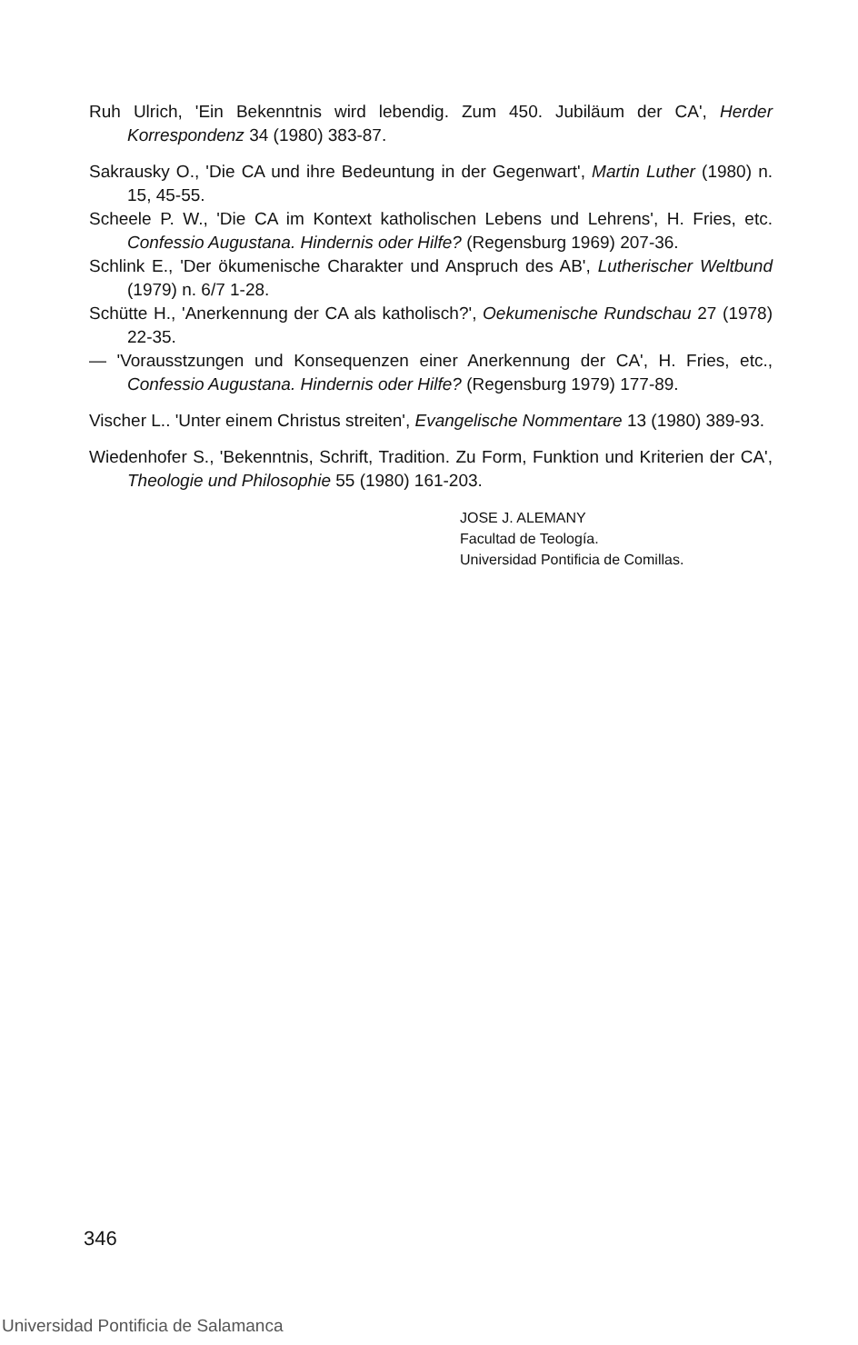Ruh Ulrich, 'Ein Bekenntnis wird lebendig. Zum 450. Jubiläum der CA', Herder Korrespondenz 34 (1980) 383-87.
Sakrausky O., 'Die CA und ihre Bedeuntung in der Gegenwart', Martin Luther (1980) n. 15, 45-55.
Scheele P. W., 'Die CA im Kontext katholischen Lebens und Lehrens', H. Fries, etc. Confessio Augustana. Hindernis oder Hilfe? (Regensburg 1969) 207-36.
Schlink E., 'Der ökumenische Charakter und Anspruch des AB', Lutherischer Weltbund (1979) n. 6/7 1-28.
Schütte H., 'Anerkennung der CA als katholisch?', Oekumenische Rundschau 27 (1978) 22-35.
— 'Vorausstzungen und Konsequenzen einer Anerkennung der CA', H. Fries, etc., Confessio Augustana. Hindernis oder Hilfe? (Regensburg 1979) 177-89.
Vischer L.. 'Unter einem Christus streiten', Evangelische Nommentare 13 (1980) 389-93.
Wiedenhofer S., 'Bekenntnis, Schrift, Tradition. Zu Form, Funktion und Kriterien der CA', Theologie und Philosophie 55 (1980) 161-203.
JOSE J. ALEMANY
Facultad de Teología.
Universidad Pontificia de Comillas.
346
Universidad Pontificia de Salamanca